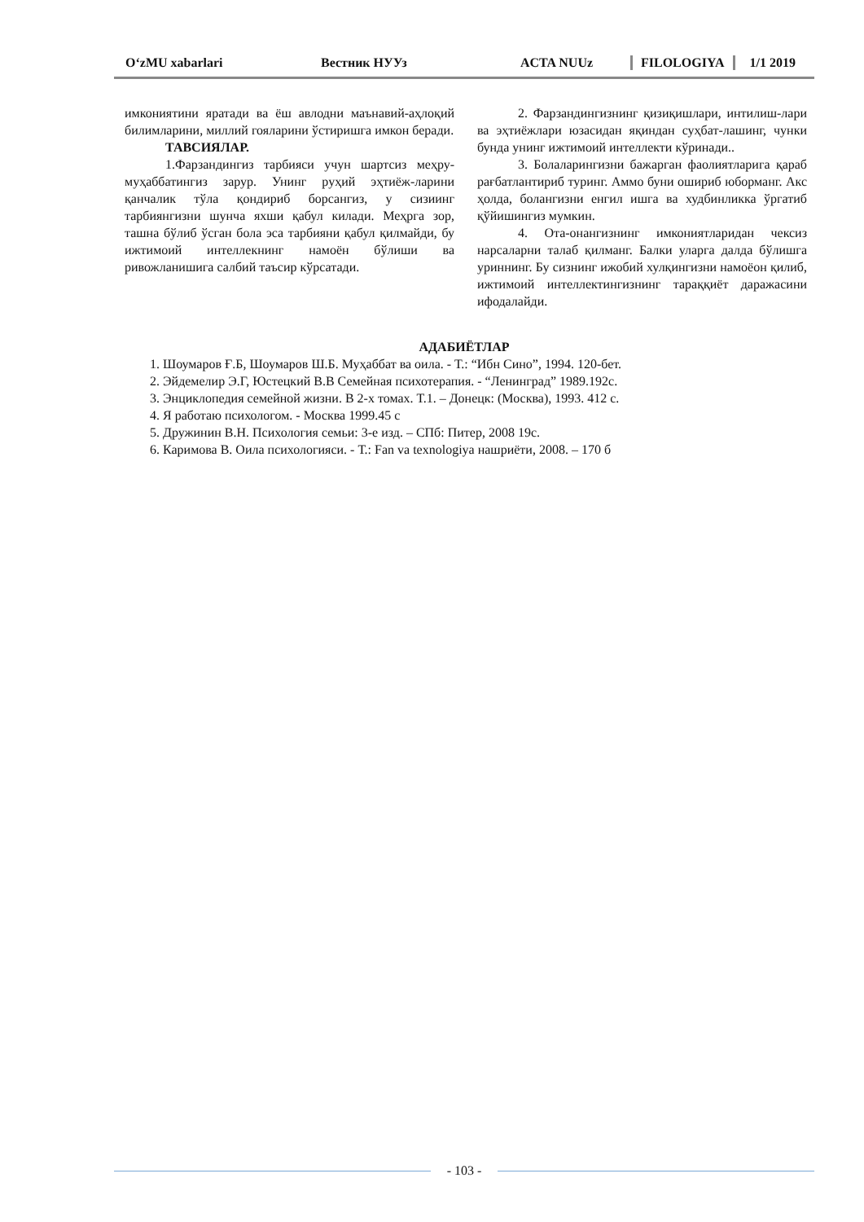O‘zMU xabarlari Вестник НУУз ACTA NUUz FILOLOGIYA 1/1 2019
имкониятини яратади ва ёш авлодни маънавий-аҳлоқий билимларини, миллий гояларини ўстиришга имкон беради.
ТАВСИЯЛАР.
1.Фарзандингиз тарбияси учун шартсиз меҳру-муҳаббатингиз зарур. Унинг руҳий эҳтиёж-ларини қанчалик тўла қондириб борсангиз, у сизиинг тарбиянгизни шунча яхши қабул килади. Меҳрга зор, ташна бўлиб ўсган бола эса тарбияни қабул қилмайди, бу ижтимоий интеллекнинг намоён бўлиши ва ривожланишига салбий таъсир кўрсатади.
2. Фарзандингизнинг қизиқишлари, интилиш-лари ва эҳтиёжлари юзасидан яқиндан суҳбат-лашинг, чунки бунда унинг ижтимоий интеллекти кўринади..
3. Болаларингизни бажарган фаолиятларига қараб рағбатлантириб туринг. Аммо буни ошириб юборманг. Акс ҳолда, болангизни енгил ишга ва худбинликка ўргатиб қўйишингиз мумкин.
4. Ота-онангизнинг имкониятларидан чексиз нарсаларни талаб қилманг. Балки уларга далда бўлишга уриннинг. Бу сизнинг ижобий хулқингизни намоёон қилиб, ижтимоий интеллектингизнинг тараққиёт даражасини ифодалайди.
АДАБИЁТЛАР
1. Шоумаров Ғ.Б, Шоумаров Ш.Б. Муҳаббат ва оила. - Т.: “Ибн Сино”, 1994. 120-бет.
2. Эйдемелир Э.Г, Юстецкий В.В Семейная психотерапия. - “Ленинград” 1989.192с.
3. Энциклопедия семейной жизни. В 2-х томах. Т.1. – Донецк: (Москва), 1993. 412 с.
4. Я работаю психологом. - Москва 1999.45 с
5. Дружинин В.Н. Психология семьи: 3-е изд. – СПб: Питер, 2008 19с.
6. Каримова В. Оила психологияси. - Т.: Fan va texnologiya нашриёти, 2008. – 170 б
- 103 -